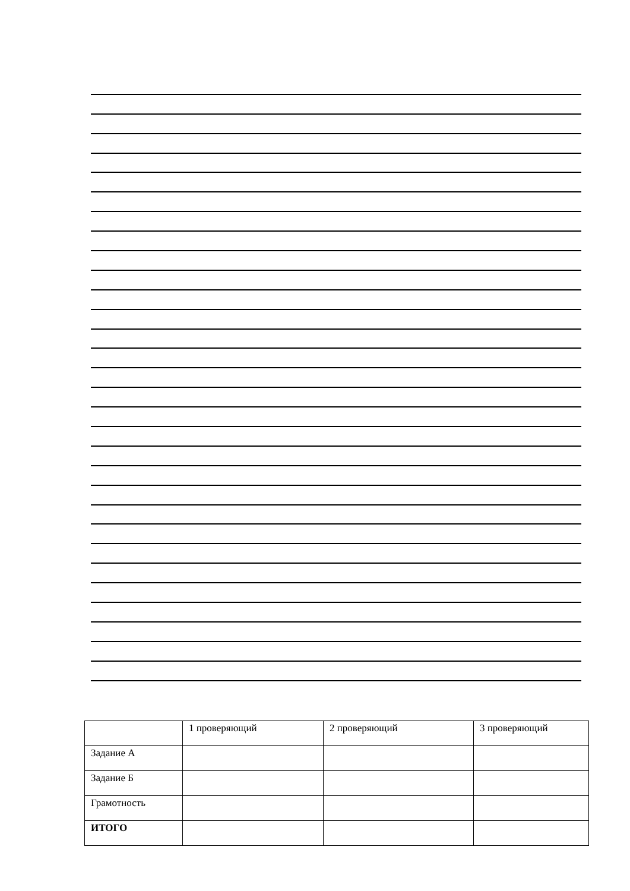| | 1 проверяющий | 2 проверяющий | 3 проверяющий |
| Задание А | | | |
| Задание Б | | | |
| Грамотность | | | |
| ИТОГО | | | |